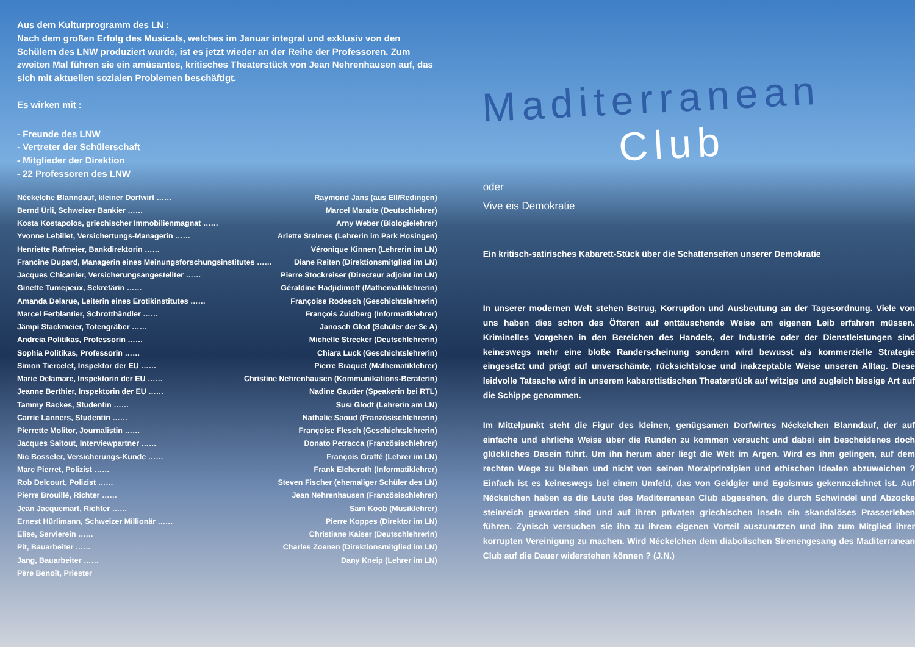Aus dem Kulturprogramm des LN :
Nach dem großen Erfolg des Musicals, welches im Januar integral und exklusiv von den Schülern des LNW produziert wurde, ist es jetzt wieder an der Reihe der Professoren. Zum zweiten Mal führen sie ein amüsantes, kritisches Theaterstück von Jean Nehrenhausen auf, das sich mit aktuellen sozialen Problemen beschäftigt.
Es wirken mit :
- Freunde des LNW
- Vertreter der Schülerschaft
- Mitglieder der Direktion
- 22 Professoren des LNW
Néckelche Blanndauf, kleiner Dorfwirt …… Raymond Jans (aus Ell/Redingen)
Bernd Ürli, Schweizer Bankier …… Marcel Maraite (Deutschlehrer)
Kosta Kostapolos, griechischer Immobilienmagnat …… Arny Weber (Biologielehrer)
Yvonne Lebillet, Versichertungs-Managerin …… Arlette Stelmes (Lehrerin im Park Hosingen)
Henriette Rafmeier, Bankdirektorin …… Véronique Kinnen (Lehrerin im LN)
Francine Dupard, Managerin eines Meinungsforschungsinstitutes …… Diane Reiten (Direktionsmitglied im LN)
Jacques Chicanier, Versicherungsangestellter …… Pierre Stockreiser (Directeur adjoint im LN)
Ginette Tumepeux, Sekretärin …… Géraldine Hadjidimoff (Mathematiklehrerin)
Amanda Delarue, Leiterin eines Erotikinstitutes …… Françoise Rodesch (Geschichtslehrerin)
Marcel Ferblantier, Schrotthändler …… François Zuidberg (Informatiklehrer)
Jämpi Stackmeier, Totengräber …… Janosch Glod (Schüler der 3e A)
Andreia Politikas, Professorin …… Michelle Strecker (Deutschlehrerin)
Sophia Politikas, Professorin …… Chiara Luck (Geschichtslehrerin)
Simon Tiercelet, Inspektor der EU …… Pierre Braquet (Mathematiklehrer)
Marie Delamare, Inspektorin der EU …… Christine Nehrenhausen (Kommunikations-Beraterin)
Jeanne Berthier, Inspektorin der EU …… Nadine Gautier (Speakerin bei RTL)
Tammy Backes, Studentin …… Susi Glodt (Lehrerin am LN)
Carrie Lanners, Studentin …… Nathalie Saoud (Französischlehrerin)
Pierrette Molitor, Journalistin …… Françoise Flesch (Geschichtslehrerin)
Jacques Saitout, Interviewpartner …… Donato Petracca (Französischlehrer)
Nic Bosseler, Versicherungs-Kunde …… François Graffé (Lehrer im LN)
Marc Pierret, Polizist …… Frank Elcheroth (Informatiklehrer)
Rob Delcourt, Polizist …… Steven Fischer (ehemaliger Schüler des LN)
Pierre Brouillé, Richter …… Jean Nehrenhausen (Französischlehrer)
Jean Jacquemart, Richter …… Sam Koob (Musiklehrer)
Ernest Hürlimann, Schweizer Millionär …… Pierre Koppes (Direktor im LN)
Elise, Servierein …… Christiane Kaiser (Deutschlehrerin)
Pit, Bauarbeiter …… Charles Zoenen (Direktionsmitglied im LN)
Jang, Bauarbeiter …… Dany Kneip (Lehrer im LN)
Père Benoît, Priester
Maditerranean
Club
oder
Vive eis Demokratie
Ein kritisch-satirisches Kabarett-Stück über die Schattenseiten unserer Demokratie
In unserer modernen Welt stehen Betrug, Korruption und Ausbeutung an der Tagesordnung. Viele von uns haben dies schon des Öfteren auf enttäuschende Weise am eigenen Leib erfahren müssen. Kriminelles Vorgehen in den Bereichen des Handels, der Industrie oder der Dienstleistungen sind keineswegs mehr eine bloße Randerscheinung sondern wird bewusst als kommerzielle Strategie eingesetzt und prägt auf unverschämte, rücksichtslose und inakzeptable Weise unseren Alltag. Diese leidvolle Tatsache wird in unserem kabarettistischen Theaterstück auf witzige und zugleich bissige Art auf die Schippe genommen.
Im Mittelpunkt steht die Figur des kleinen, genügsamen Dorfwirtes Néckelchen Blanndauf, der auf einfache und ehrliche Weise über die Runden zu kommen versucht und dabei ein bescheidenes doch glückliches Dasein führt. Um ihn herum aber liegt die Welt im Argen. Wird es ihm gelingen, auf dem rechten Wege zu bleiben und nicht von seinen Moralprinzipien und ethischen Idealen abzuweichen ? Einfach ist es keineswegs bei einem Umfeld, das von Geldgier und Egoismus gekennzeichnet ist. Auf Néckelchen haben es die Leute des Maditerranean Club abgesehen, die durch Schwindel und Abzocke steinreich geworden sind und auf ihren privaten griechischen Inseln ein skandalöses Prasserleben führen. Zynisch versuchen sie ihn zu ihrem eigenen Vorteil auszunutzen und ihn zum Mitglied ihrer korrupten Vereinigung zu machen. Wird Néckelchen dem diabolischen Sirenengesang des Maditerranean Club auf die Dauer widerstehen können ? (J.N.)